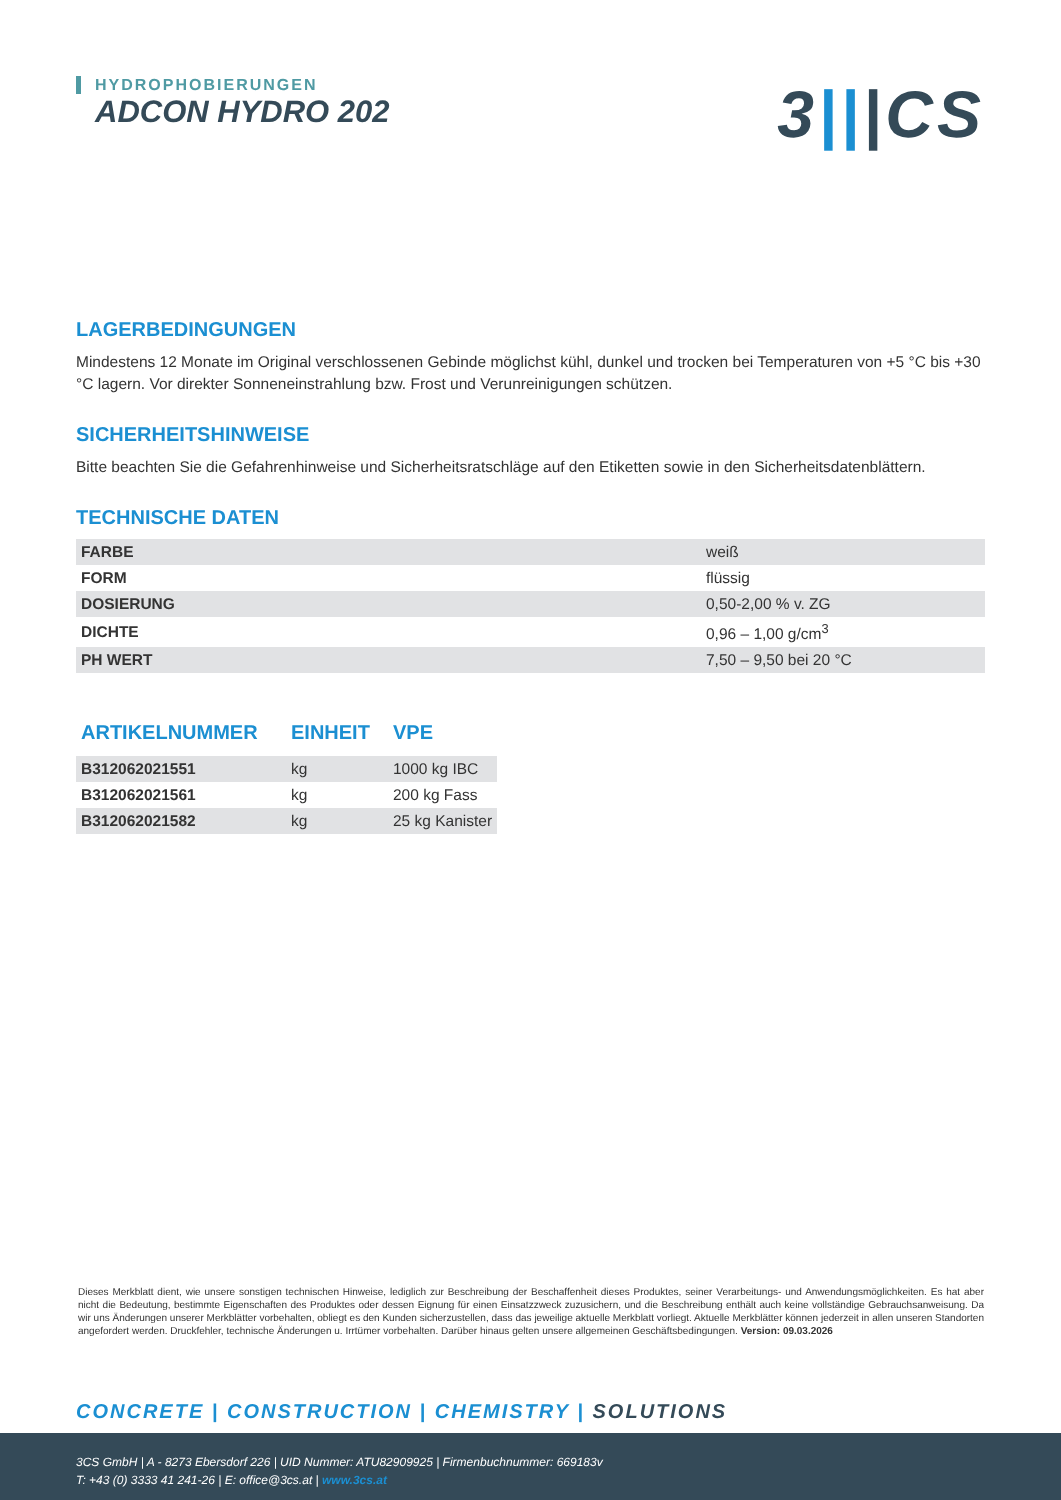HYDROPHOBIERUNGEN
ADCON HYDRO 202
3|||CS
LAGERBEDINGUNGEN
Mindestens 12 Monate im Original verschlossenen Gebinde möglichst kühl, dunkel und trocken bei Temperaturen von +5 °C bis +30 °C lagern. Vor direkter Sonneneinstrahlung bzw. Frost und Verunreinigungen schützen.
SICHERHEITSHINWEISE
Bitte beachten Sie die Gefahrenhinweise und Sicherheitsratschläge auf den Etiketten sowie in den Sicherheitsdatenblättern.
TECHNISCHE DATEN
| FARBE | weiß |
| FORM | flüssig |
| DOSIERUNG | 0,50-2,00 % v. ZG |
| DICHTE | 0,96 – 1,00 g/cm<sup>3</sup> |
| PH WERT | 7,50 – 9,50 bei 20 °C |
| ARTIKELNUMMER | EINHEIT | VPE |
| --- | --- | --- |
| B312062021551 | kg | 1000 kg IBC |
| B312062021561 | kg | 200 kg Fass |
| B312062021582 | kg | 25 kg Kanister |
Dieses Merkblatt dient, wie unsere sonstigen technischen Hinweise, lediglich zur Beschreibung der Beschaffenheit dieses Produktes, seiner Verarbeitungs- und Anwendungsmöglichkeiten. Es hat aber nicht die Bedeutung, bestimmte Eigenschaften des Produktes oder dessen Eignung für einen Einsatzzweck zuzusichern, und die Beschreibung enthält auch keine vollständige Gebrauchsanweisung. Da wir uns Änderungen unserer Merkblätter vorbehalten, obliegt es den Kunden sicherzustellen, dass das jeweilige aktuelle Merkblatt vorliegt. Aktuelle Merkblätter können jederzeit in allen unseren Standorten angefordert werden. Druckfehler, technische Änderungen u. Irrtümer vorbehalten. Darüber hinaus gelten unsere allgemeinen Geschäftsbedingungen. Version: 09.03.2026
CONCRETE | CONSTRUCTION | CHEMISTRY | SOLUTIONS
3CS GmbH | A - 8273 Ebersdorf 226 | UID Nummer: ATU82909925 | Firmenbuchnummer: 669183v
T: +43 (0) 3333 41 241-26 | E: office@3cs.at | www.3cs.at